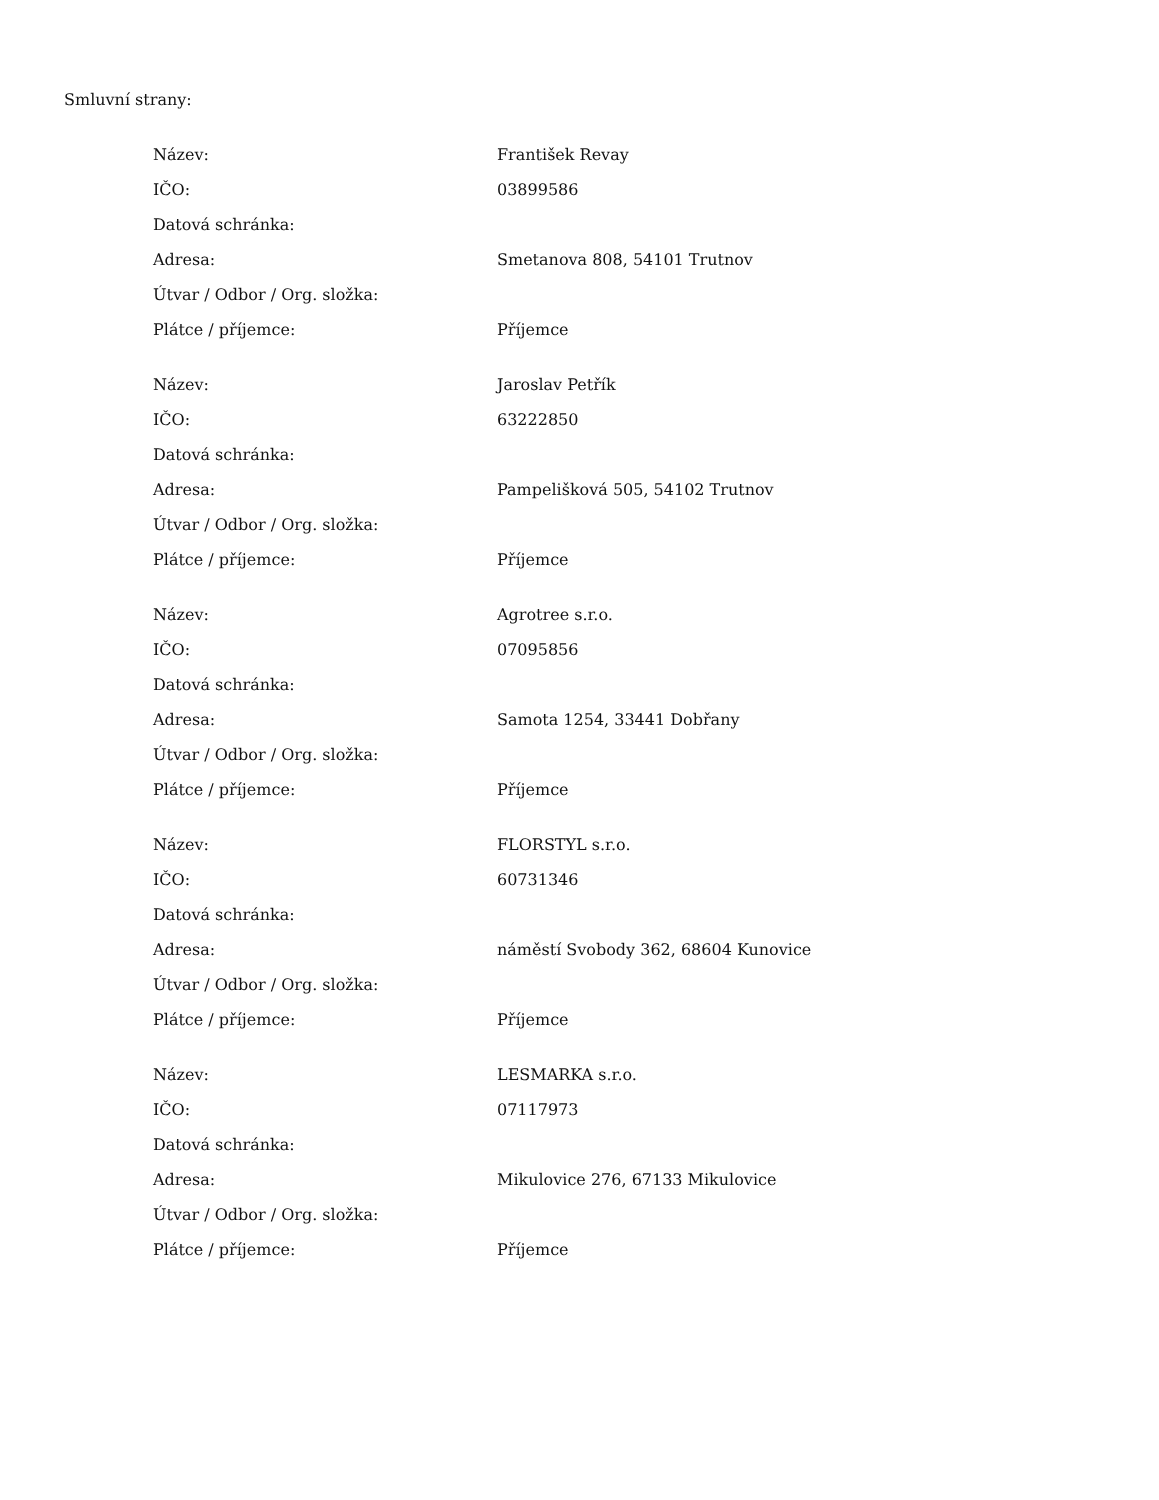Smluvní strany:
| Název: | František Revay |
| IČO: | 03899586 |
| Datová schránka: | |
| Adresa: | Smetanova 808, 54101 Trutnov |
| Útvar / Odbor / Org. složka: | |
| Plátce / příjemce: | Příjemce |
| Název: | Jaroslav Petřík |
| IČO: | 63222850 |
| Datová schránka: | |
| Adresa: | Pampelišková 505, 54102 Trutnov |
| Útvar / Odbor / Org. složka: | |
| Plátce / příjemce: | Příjemce |
| Název: | Agrotree s.r.o. |
| IČO: | 07095856 |
| Datová schránka: | |
| Adresa: | Samota 1254, 33441 Dobřany |
| Útvar / Odbor / Org. složka: | |
| Plátce / příjemce: | Příjemce |
| Název: | FLORSTYL s.r.o. |
| IČO: | 60731346 |
| Datová schránka: | |
| Adresa: | náměstí Svobody 362, 68604 Kunovice |
| Útvar / Odbor / Org. složka: | |
| Plátce / příjemce: | Příjemce |
| Název: | LESMARKA s.r.o. |
| IČO: | 07117973 |
| Datová schránka: | |
| Adresa: | Mikulovice 276, 67133 Mikulovice |
| Útvar / Odbor / Org. složka: | |
| Plátce / příjemce: | Příjemce |